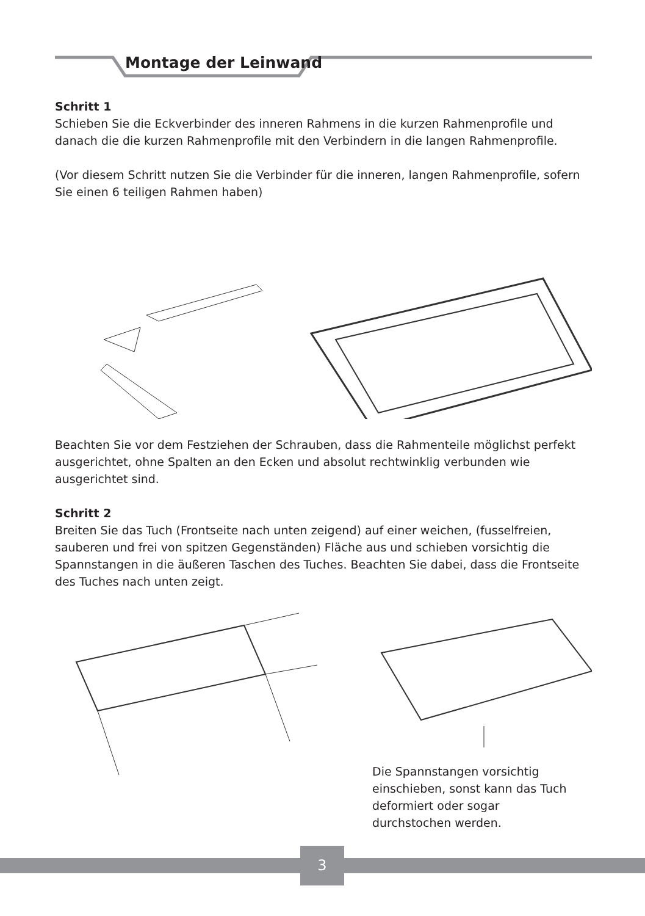Montage der Leinwand
Schritt 1
Schieben Sie die Eckverbinder des inneren Rahmens in die kurzen Rahmenprofile und danach die die kurzen Rahmenprofile mit den Verbindern in die langen Rahmenprofile.
(Vor diesem Schritt nutzen Sie die Verbinder für die inneren, langen Rahmenprofile, sofern Sie einen 6 teiligen Rahmen haben)
Beachten Sie vor dem Festziehen der Schrauben, dass die Rahmenteile möglichst perfekt ausgerichtet, ohne Spalten an den Ecken und absolut rechtwinklig verbunden wie ausgerichtet sind.
Schritt 2
Breiten Sie das Tuch (Frontseite nach unten zeigend) auf einer weichen, (fusselfreien, sauberen und frei von spitzen Gegenständen) Fläche aus und schieben vorsichtig die Spannstangen in die äußeren Taschen des Tuches. Beachten Sie dabei, dass die Frontseite des Tuches nach unten zeigt.
Die Spannstangen vorsichtig einschieben, sonst kann das Tuch deformiert oder sogar durchstochen werden.
3